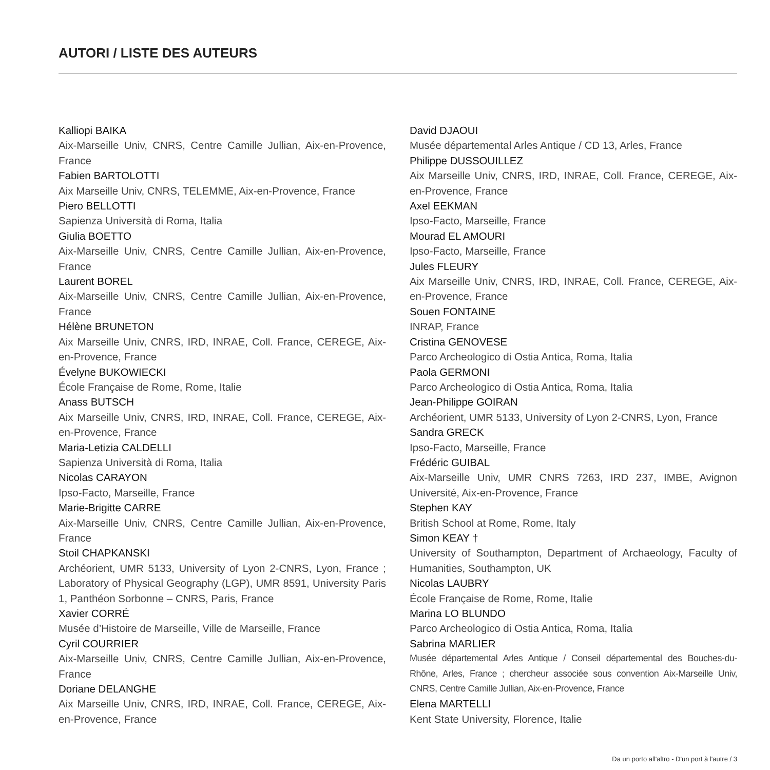AUTORI / LISTE DES AUTEURS
Kalliopi BAIKA
Aix-Marseille Univ, CNRS, Centre Camille Jullian, Aix-en-Provence, France
Fabien BARTOLOTTI
Aix Marseille Univ, CNRS, TELEMME, Aix-en-Provence, France
Piero BELLOTTI
Sapienza Università di Roma, Italia
Giulia BOETTO
Aix-Marseille Univ, CNRS, Centre Camille Jullian, Aix-en-Provence, France
Laurent BOREL
Aix-Marseille Univ, CNRS, Centre Camille Jullian, Aix-en-Provence, France
Hélène BRUNETON
Aix Marseille Univ, CNRS, IRD, INRAE, Coll. France, CEREGE, Aix-en-Provence, France
Évelyne BUKOWIECKI
École Française de Rome, Rome, Italie
Anass BUTSCH
Aix Marseille Univ, CNRS, IRD, INRAE, Coll. France, CEREGE, Aix-en-Provence, France
Maria-Letizia CALDELLI
Sapienza Università di Roma, Italia
Nicolas CARAYON
Ipso-Facto, Marseille, France
Marie-Brigitte CARRE
Aix-Marseille Univ, CNRS, Centre Camille Jullian, Aix-en-Provence, France
Stoil CHAPKANSKI
Archéorient, UMR 5133, University of Lyon 2-CNRS, Lyon, France ; Laboratory of Physical Geography (LGP), UMR 8591, University Paris 1, Panthéon Sorbonne – CNRS, Paris, France
Xavier CORRÉ
Musée d’Histoire de Marseille, Ville de Marseille, France
Cyril COURRIER
Aix-Marseille Univ, CNRS, Centre Camille Jullian, Aix-en-Provence, France
Doriane DELANGHE
Aix Marseille Univ, CNRS, IRD, INRAE, Coll. France, CEREGE, Aix-en-Provence, France
David DJAOUI
Musée départemental Arles Antique / CD 13, Arles, France
Philippe DUSSOUILLEZ
Aix Marseille Univ, CNRS, IRD, INRAE, Coll. France, CEREGE, Aix-en-Provence, France
Axel EEKMAN
Ipso-Facto, Marseille, France
Mourad EL AMOURI
Ipso-Facto, Marseille, France
Jules FLEURY
Aix Marseille Univ, CNRS, IRD, INRAE, Coll. France, CEREGE, Aix-en-Provence, France
Souen FONTAINE
INRAP, France
Cristina GENOVESE
Parco Archeologico di Ostia Antica, Roma, Italia
Paola GERMONI
Parco Archeologico di Ostia Antica, Roma, Italia
Jean-Philippe GOIRAN
Archéorient, UMR 5133, University of Lyon 2-CNRS, Lyon, France
Sandra GRECK
Ipso-Facto, Marseille, France
Frédéric GUIBAL
Aix-Marseille Univ, UMR CNRS 7263, IRD 237, IMBE, Avignon Université, Aix-en-Provence, France
Stephen KAY
British School at Rome, Rome, Italy
Simon KEAY †
University of Southampton, Department of Archaeology, Faculty of Humanities, Southampton, UK
Nicolas LAUBRY
École Française de Rome, Rome, Italie
Marina LO BLUNDO
Parco Archeologico di Ostia Antica, Roma, Italia
Sabrina MARLIER
Musée départemental Arles Antique / Conseil départemental des Bouches-du-Rhône, Arles, France ; chercheur associée sous convention Aix-Marseille Univ, CNRS, Centre Camille Jullian, Aix-en-Provence, France
Elena MARTELLI
Kent State University, Florence, Italie
Da un porto all'altro - D'un port à l'autre / 3